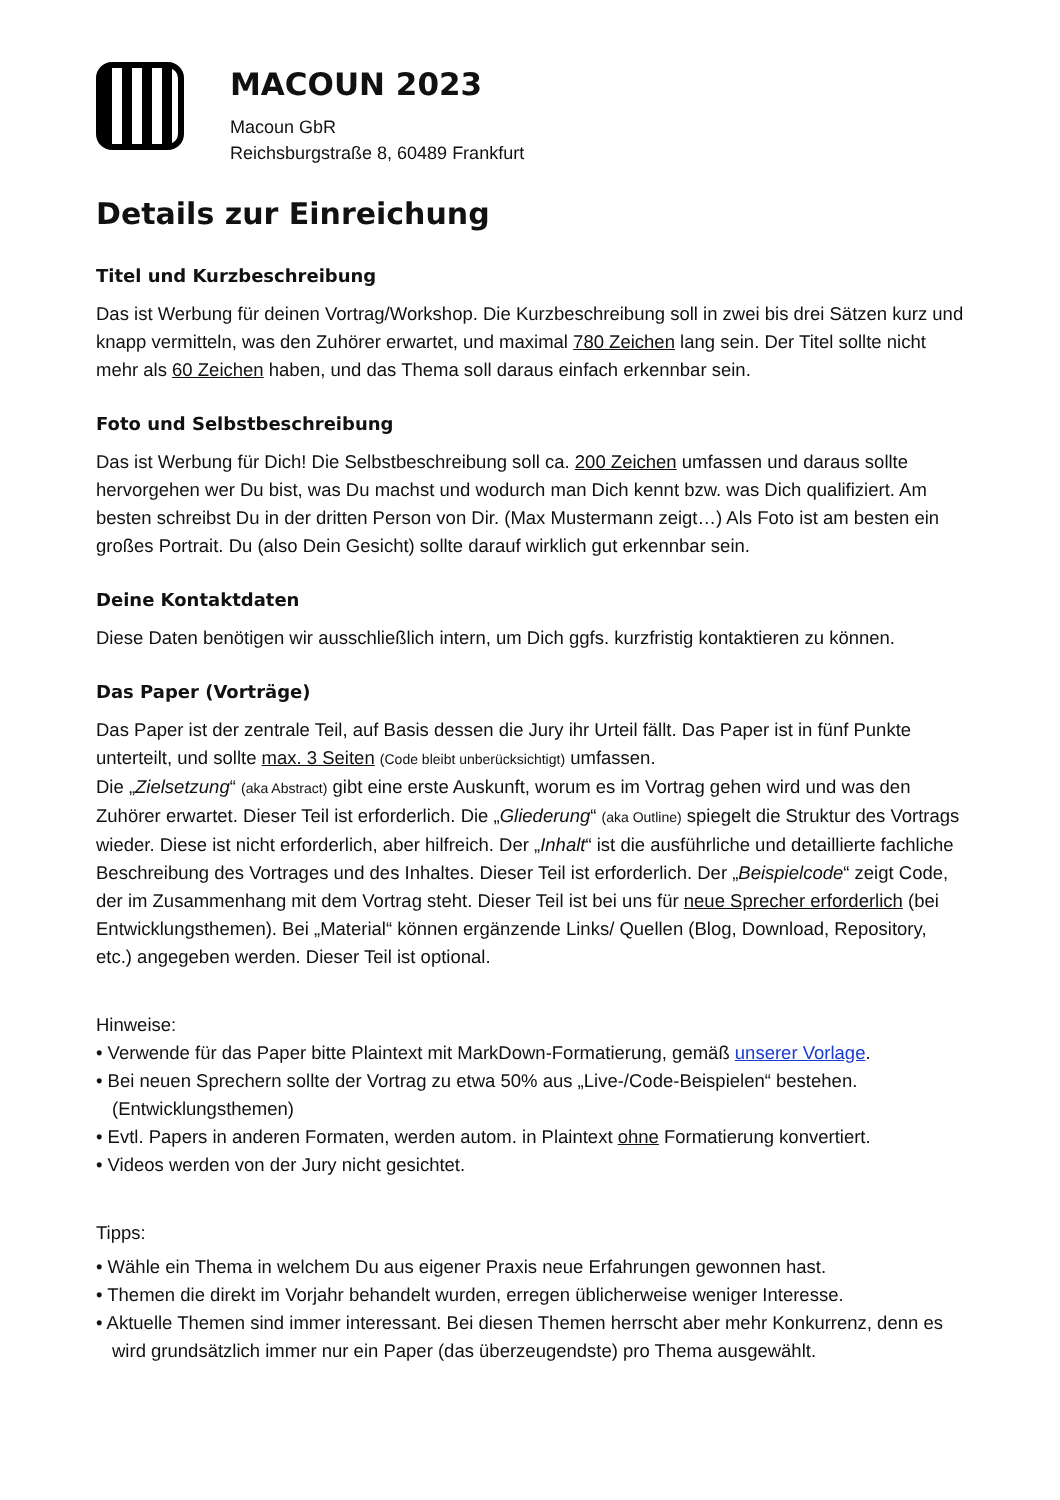MACOUN 2023
Macoun GbR
Reichsburgstraße 8, 60489 Frankfurt
Details zur Einreichung
Titel und Kurzbeschreibung
Das ist Werbung für deinen Vortrag/Workshop. Die Kurzbeschreibung soll in zwei bis drei Sätzen kurz und knapp vermitteln, was den Zuhörer erwartet, und maximal 780 Zeichen lang sein. Der Titel sollte nicht mehr als 60 Zeichen haben, und das Thema soll daraus einfach erkennbar sein.
Foto und Selbstbeschreibung
Das ist Werbung für Dich! Die Selbstbeschreibung soll ca. 200 Zeichen umfassen und daraus sollte hervorgehen wer Du bist, was Du machst und wodurch man Dich kennt bzw. was Dich qualifiziert. Am besten schreibst Du in der dritten Person von Dir. (Max Mustermann zeigt…) Als Foto ist am besten ein großes Portrait. Du (also Dein Gesicht) sollte darauf wirklich gut erkennbar sein.
Deine Kontaktdaten
Diese Daten benötigen wir ausschließlich intern, um Dich ggfs. kurzfristig kontaktieren zu können.
Das Paper (Vorträge)
Das Paper ist der zentrale Teil, auf Basis dessen die Jury ihr Urteil fällt. Das Paper ist in fünf Punkte unterteilt, und sollte max. 3 Seiten (Code bleibt unberücksichtigt) umfassen.
Die „Zielsetzung“ (aka Abstract) gibt eine erste Auskunft, worum es im Vortrag gehen wird und was den Zuhörer erwartet. Dieser Teil ist erforderlich. Die „Gliederung“ (aka Outline) spiegelt die Struktur des Vortrags wieder. Diese ist nicht erforderlich, aber hilfreich. Der „Inhalt“ ist die ausführliche und detaillierte fachliche Beschreibung des Vortrages und des Inhaltes. Dieser Teil ist erforderlich. Der „Beispielcode“ zeigt Code, der im Zusammenhang mit dem Vortrag steht. Dieser Teil ist bei uns für neue Sprecher erforderlich (bei Entwicklungsthemen). Bei „Material“ können ergänzende Links/ Quellen (Blog, Download, Repository, etc.) angegeben werden. Dieser Teil ist optional.
Hinweise:
• Verwende für das Paper bitte Plaintext mit MarkDown-Formatierung, gemäß unserer Vorlage.
• Bei neuen Sprechern sollte der Vortrag zu etwa 50% aus „Live-/Code-Beispielen“ bestehen. (Entwicklungsthemen)
• Evtl. Papers in anderen Formaten, werden autom. in Plaintext ohne Formatierung konvertiert.
• Videos werden von der Jury nicht gesichtet.
Tipps:
• Wähle ein Thema in welchem Du aus eigener Praxis neue Erfahrungen gewonnen hast.
• Themen die direkt im Vorjahr behandelt wurden, erregen üblicherweise weniger Interesse.
• Aktuelle Themen sind immer interessant. Bei diesen Themen herrscht aber mehr Konkurrenz, denn es wird grundsätzlich immer nur ein Paper (das überzeugendste) pro Thema ausgewählt.